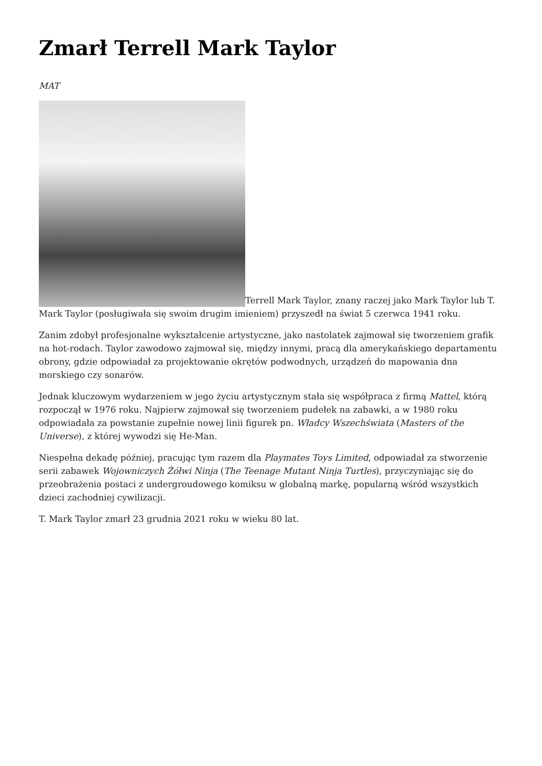Zmarł Terrell Mark Taylor
MAT
Terrell Mark Taylor, znany raczej jako Mark Taylor lub T. Mark Taylor (posługiwała się swoim drugim imieniem) przyszedł na świat 5 czerwca 1941 roku.
Zanim zdobył profesjonalne wykształcenie artystyczne, jako nastolatek zajmował się tworzeniem grafik na hot-rodach. Taylor zawodowo zajmował się, między innymi, pracą dla amerykańskiego departamentu obrony, gdzie odpowiadał za projektowanie okrętów podwodnych, urządzeń do mapowania dna morskiego czy sonarów.
Jednak kluczowym wydarzeniem w jego życiu artystycznym stała się współpraca z firmą Mattel, którą rozpoczął w 1976 roku. Najpierw zajmował się tworzeniem pudełek na zabawki, a w 1980 roku odpowiadała za powstanie zupełnie nowej linii figurek pn. Władcy Wszechświata (Masters of the Universe), z której wywodzi się He-Man.
Niespełna dekadę później, pracując tym razem dla Playmates Toys Limited, odpowiadał za stworzenie serii zabawek Wojowniczych Żółwi Ninja (The Teenage Mutant Ninja Turtles), przyczyniając się do przeobrażenia postaci z undergroudowego komiksu w globalną markę, popularną wśród wszystkich dzieci zachodniej cywilizacji.
T. Mark Taylor zmarł 23 grudnia 2021 roku w wieku 80 lat.